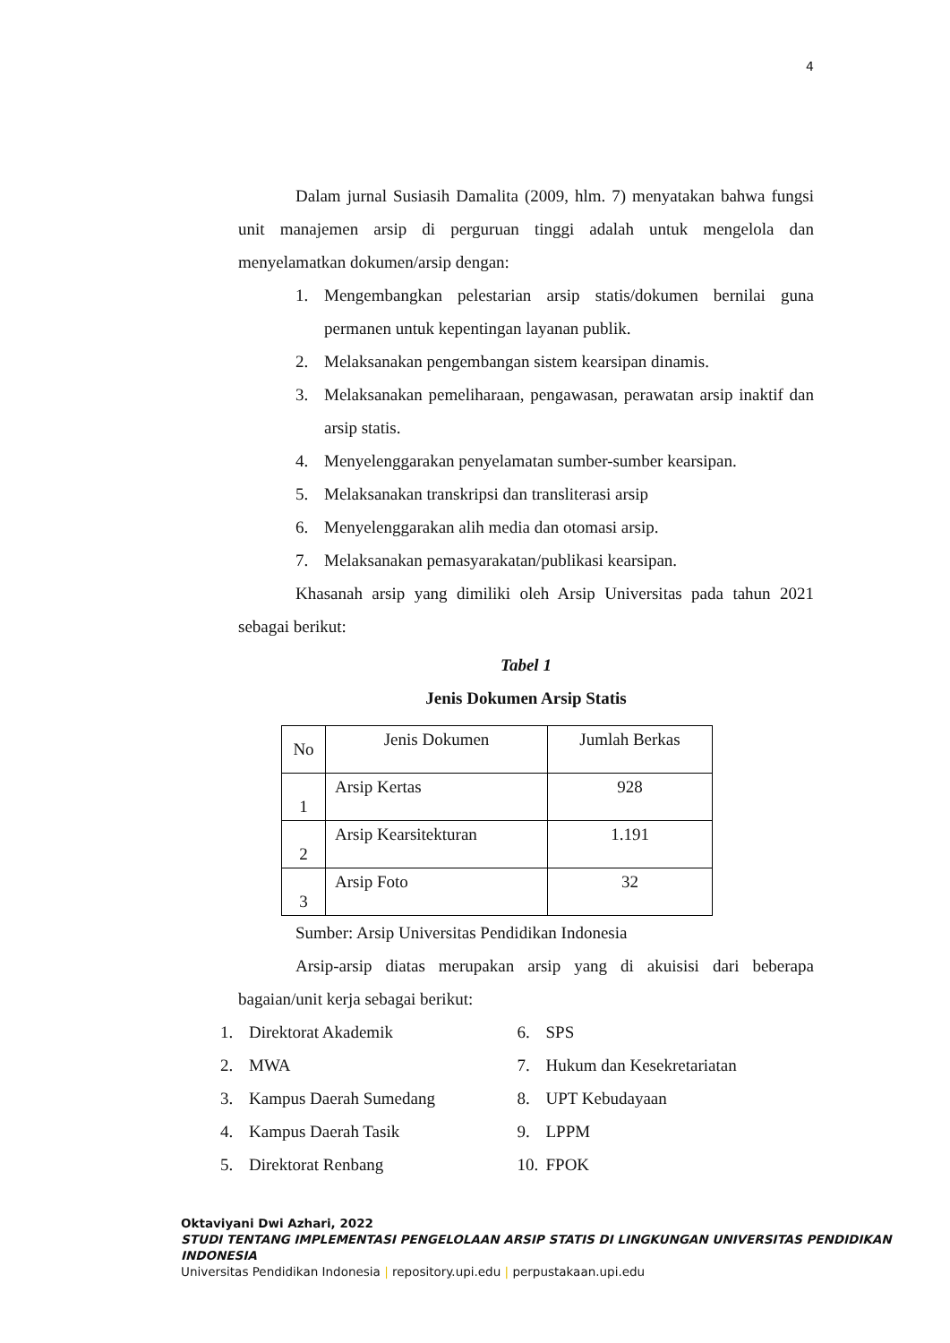4
Dalam jurnal Susiasih Damalita (2009, hlm. 7) menyatakan bahwa fungsi unit manajemen arsip di perguruan tinggi adalah untuk mengelola dan menyelamatkan dokumen/arsip dengan:
1. Mengembangkan pelestarian arsip statis/dokumen bernilai guna permanen untuk kepentingan layanan publik.
2. Melaksanakan pengembangan sistem kearsipan dinamis.
3. Melaksanakan pemeliharaan, pengawasan, perawatan arsip inaktif dan arsip statis.
4. Menyelenggarakan penyelamatan sumber-sumber kearsipan.
5. Melaksanakan transkripsi dan transliterasi arsip
6. Menyelenggarakan alih media dan otomasi arsip.
7. Melaksanakan pemasyarakatan/publikasi kearsipan.
Khasanah arsip yang dimiliki oleh Arsip Universitas pada tahun 2021 sebagai berikut:
Tabel 1
Jenis Dokumen Arsip Statis
| No | Jenis Dokumen | Jumlah Berkas |
| --- | --- | --- |
| 1 | Arsip Kertas | 928 |
| 2 | Arsip Kearsitekturan | 1.191 |
| 3 | Arsip Foto | 32 |
Sumber: Arsip Universitas Pendidikan Indonesia
Arsip-arsip diatas merupakan arsip yang di akuisisi dari beberapa bagaian/unit kerja sebagai berikut:
1. Direktorat Akademik
2. MWA
3. Kampus Daerah Sumedang
4. Kampus Daerah Tasik
5. Direktorat Renbang
6. SPS
7. Hukum dan Kesekretariatan
8. UPT Kebudayaan
9. LPPM
10. FPOK
Oktaviyani Dwi Azhari, 2022
STUDI TENTANG IMPLEMENTASI PENGELOLAAN ARSIP STATIS DI LINGKUNGAN UNIVERSITAS PENDIDIKAN INDONESIA
Universitas Pendidikan Indonesia | repository.upi.edu | perpustakaan.upi.edu